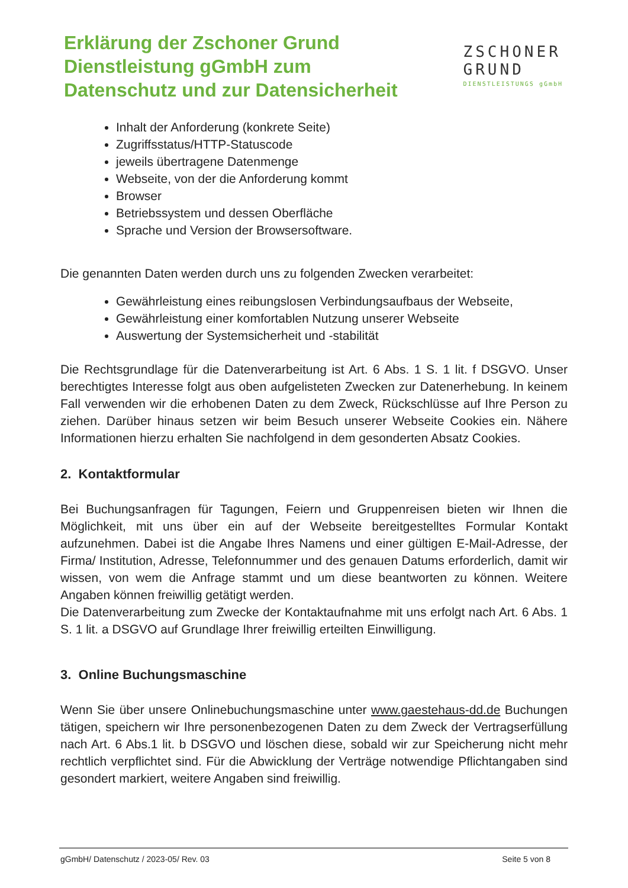Erklärung der Zschoner Grund
Dienstleistung gGmbH zum
Datenschutz und zur Datensicherheit
ZSCHONER
GRUND
DIENSTLEISTUNGS gGmbH
Inhalt der Anforderung (konkrete Seite)
Zugriffsstatus/HTTP-Statuscode
jeweils übertragene Datenmenge
Webseite, von der die Anforderung kommt
Browser
Betriebssystem und dessen Oberfläche
Sprache und Version der Browsersoftware.
Die genannten Daten werden durch uns zu folgenden Zwecken verarbeitet:
Gewährleistung eines reibungslosen Verbindungsaufbaus der Webseite,
Gewährleistung einer komfortablen Nutzung unserer Webseite
Auswertung der Systemsicherheit und -stabilität
Die Rechtsgrundlage für die Datenverarbeitung ist Art. 6 Abs. 1 S. 1 lit. f DSGVO. Unser berechtigtes Interesse folgt aus oben aufgelisteten Zwecken zur Datenerhebung. In keinem Fall verwenden wir die erhobenen Daten zu dem Zweck, Rückschlüsse auf Ihre Person zu ziehen. Darüber hinaus setzen wir beim Besuch unserer Webseite Cookies ein. Nähere Informationen hierzu erhalten Sie nachfolgend in dem gesonderten Absatz Cookies.
2. Kontaktformular
Bei Buchungsanfragen für Tagungen, Feiern und Gruppenreisen bieten wir Ihnen die Möglichkeit, mit uns über ein auf der Webseite bereitgestelltes Formular Kontakt aufzunehmen. Dabei ist die Angabe Ihres Namens und einer gültigen E-Mail-Adresse, der Firma/ Institution, Adresse, Telefonnummer und des genauen Datums erforderlich, damit wir wissen, von wem die Anfrage stammt und um diese beantworten zu können. Weitere Angaben können freiwillig getätigt werden.
Die Datenverarbeitung zum Zwecke der Kontaktaufnahme mit uns erfolgt nach Art. 6 Abs. 1 S. 1 lit. a DSGVO auf Grundlage Ihrer freiwillig erteilten Einwilligung.
3. Online Buchungsmaschine
Wenn Sie über unsere Onlinebuchungsmaschine unter www.gaestehaus-dd.de Buchungen tätigen, speichern wir Ihre personenbezogenen Daten zu dem Zweck der Vertragserfüllung nach Art. 6 Abs.1 lit. b DSGVO und löschen diese, sobald wir zur Speicherung nicht mehr rechtlich verpflichtet sind. Für die Abwicklung der Verträge notwendige Pflichtangaben sind gesondert markiert, weitere Angaben sind freiwillig.
gGmbH/ Datenschutz / 2023-05/ Rev. 03 Seite 5 von 8